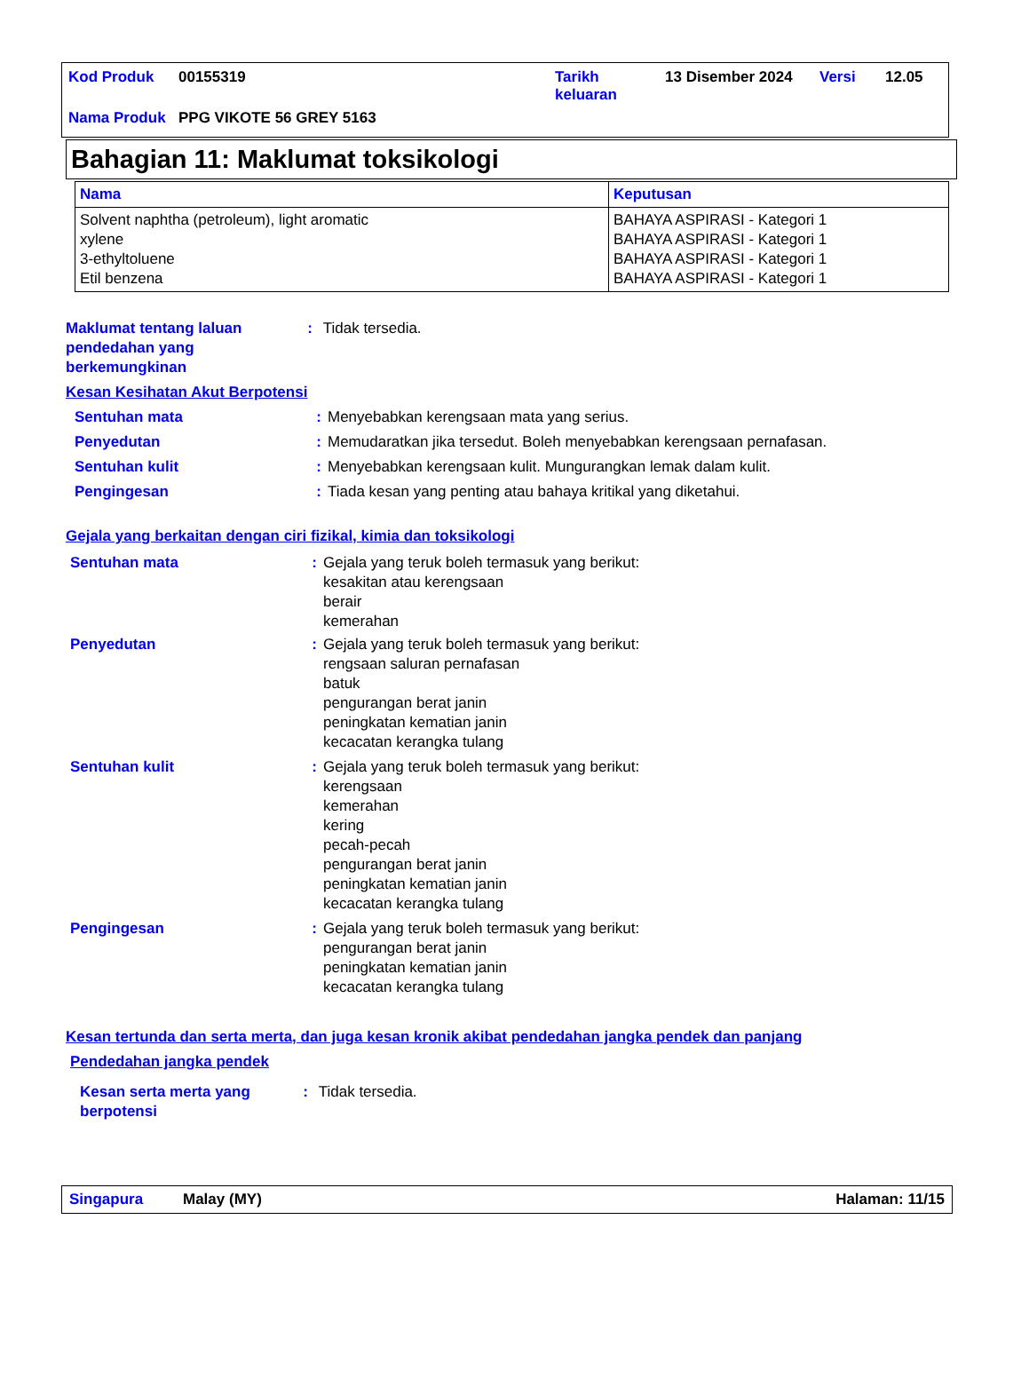| Kod Produk | 00155319 | Tarikh keluaran | 13 Disember 2024 | Versi | 12.05 |
| Nama Produk | PPG VIKOTE 56 GREY 5163 | | | | |
Bahagian 11: Maklumat toksikologi
| Nama | Keputusan |
| --- | --- |
| Solvent naphtha (petroleum), light aromatic xylene 3-ethyltoluene Etil benzena | BAHAYA ASPIRASI - Kategori 1 BAHAYA ASPIRASI - Kategori 1 BAHAYA ASPIRASI - Kategori 1 BAHAYA ASPIRASI - Kategori 1 |
Maklumat tentang laluan pendedahan yang berkemungkinan
: Tidak tersedia.
Kesan Kesihatan Akut Berpotensi
Sentuhan mata : Menyebabkan kerengsaan mata yang serius.
Penyedutan : Memudaratkan jika tersedut. Boleh menyebabkan kerengsaan pernafasan.
Sentuhan kulit : Menyebabkan kerengsaan kulit. Mungurangkan lemak dalam kulit.
Pengingesan : Tiada kesan yang penting atau bahaya kritikal yang diketahui.
Gejala yang berkaitan dengan ciri fizikal, kimia dan toksikologi
Sentuhan mata : Gejala yang teruk boleh termasuk yang berikut:
kesakitan atau kerengsaan
berair
kemerahan
Penyedutan : Gejala yang teruk boleh termasuk yang berikut:
rengsaan saluran pernafasan
batuk
pengurangan berat janin
peningkatan kematian janin
kecacatan kerangka tulang
Sentuhan kulit : Gejala yang teruk boleh termasuk yang berikut:
kerengsaan
kemerahan
kering
pecah-pecah
pengurangan berat janin
peningkatan kematian janin
kecacatan kerangka tulang
Pengingesan : Gejala yang teruk boleh termasuk yang berikut:
pengurangan berat janin
peningkatan kematian janin
kecacatan kerangka tulang
Kesan tertunda dan serta merta, dan juga kesan kronik akibat pendedahan jangka pendek dan panjang
Pendedahan jangka pendek
Kesan serta merta yang berpotensi
: Tidak tersedia.
Singapura Malay (MY) Halaman: 11/15